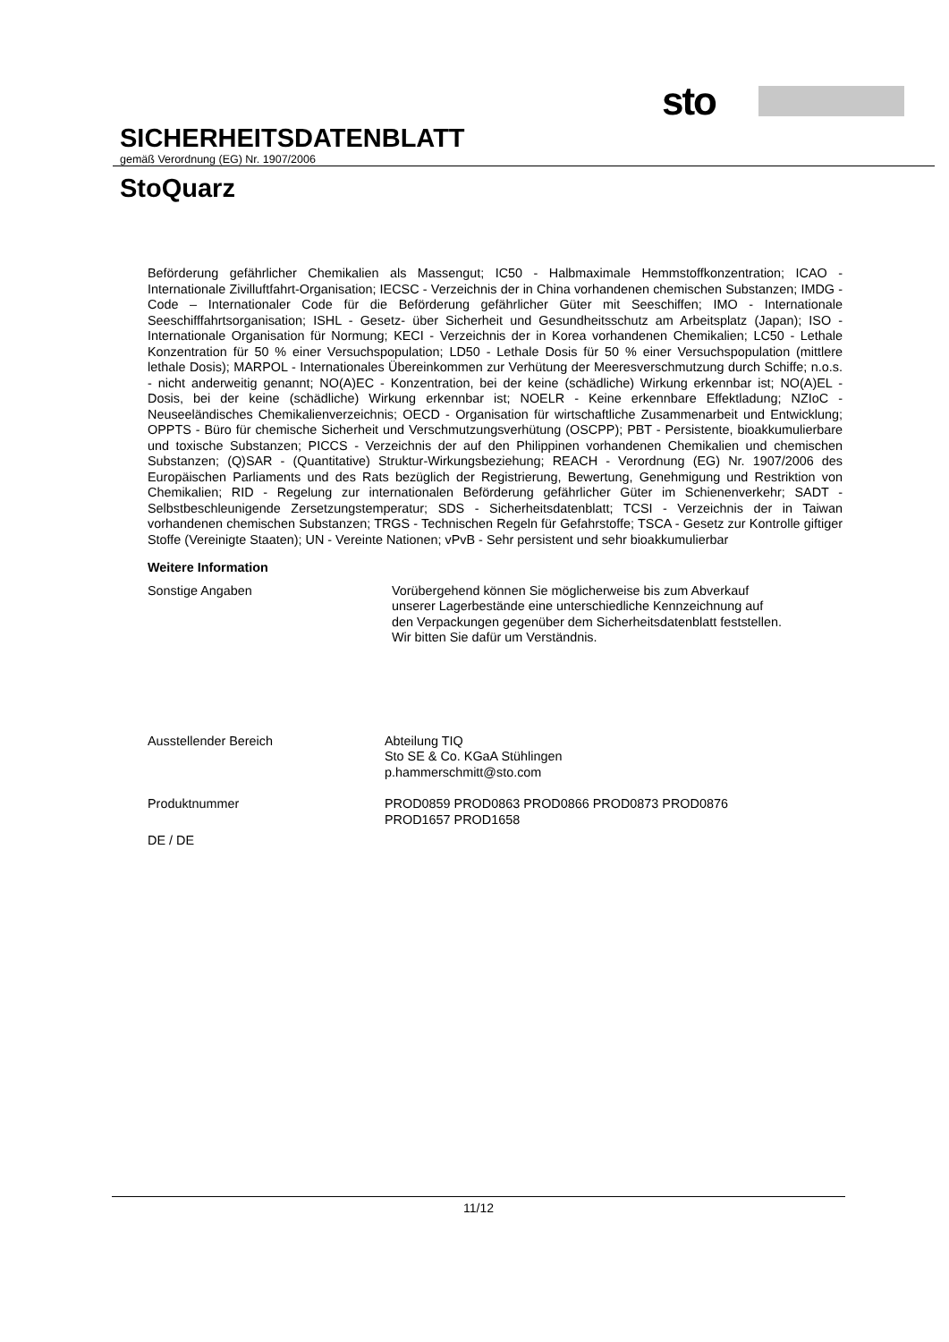sto
SICHERHEITSDATENBLATT
gemäß Verordnung (EG) Nr. 1907/2006
StoQuarz
Beförderung gefährlicher Chemikalien als Massengut; IC50 - Halbmaximale Hemmstoffkonzentration; ICAO - Internationale Zivilluftfahrt-Organisation; IECSC - Verzeichnis der in China vorhandenen chemischen Substanzen; IMDG - Code – Internationaler Code für die Beförderung gefährlicher Güter mit Seeschiffen; IMO - Internationale Seeschifffahrtsorganisation; ISHL - Gesetz- über Sicherheit und Gesundheitsschutz am Arbeitsplatz (Japan); ISO - Internationale Organisation für Normung; KECI - Verzeichnis der in Korea vorhandenen Chemikalien; LC50 - Lethale Konzentration für 50 % einer Versuchspopulation; LD50 - Lethale Dosis für 50 % einer Versuchspopulation (mittlere lethale Dosis); MARPOL - Internationales Übereinkommen zur Verhütung der Meeresverschmutzung durch Schiffe; n.o.s. - nicht anderweitig genannt; NO(A)EC - Konzentration, bei der keine (schädliche) Wirkung erkennbar ist; NO(A)EL - Dosis, bei der keine (schädliche) Wirkung erkennbar ist; NOELR - Keine erkennbare Effektladung; NZIoC - Neuseeländisches Chemikalienverzeichnis; OECD - Organisation für wirtschaftliche Zusammenarbeit und Entwicklung; OPPTS - Büro für chemische Sicherheit und Verschmutzungsverhütung (OSCPP); PBT - Persistente, bioakkumulierbare und toxische Substanzen; PICCS - Verzeichnis der auf den Philippinen vorhandenen Chemikalien und chemischen Substanzen; (Q)SAR - (Quantitative) Struktur-Wirkungsbeziehung; REACH - Verordnung (EG) Nr. 1907/2006 des Europäischen Parliaments und des Rats bezüglich der Registrierung, Bewertung, Genehmigung und Restriktion von Chemikalien; RID - Regelung zur internationalen Beförderung gefährlicher Güter im Schienenverkehr; SADT - Selbstbeschleunigende Zersetzungstemperatur; SDS - Sicherheitsdatenblatt; TCSI - Verzeichnis der in Taiwan vorhandenen chemischen Substanzen; TRGS - Technischen Regeln für Gefahrstoffe; TSCA - Gesetz zur Kontrolle giftiger Stoffe (Vereinigte Staaten); UN - Vereinte Nationen; vPvB - Sehr persistent und sehr bioakkumulierbar
Weitere Information
Sonstige Angaben
Vorübergehend können Sie möglicherweise bis zum Abverkauf
unserer Lagerbestände eine unterschiedliche Kennzeichnung auf
den Verpackungen gegenüber dem Sicherheitsdatenblatt feststellen.
Wir bitten Sie dafür um Verständnis.
Ausstellender Bereich
Abteilung TIQ
Sto SE & Co. KGaA Stühlingen
p.hammerschmitt@sto.com
Produktnummer
PROD0859 PROD0863 PROD0866 PROD0873 PROD0876
PROD1657 PROD1658
DE / DE
11/12